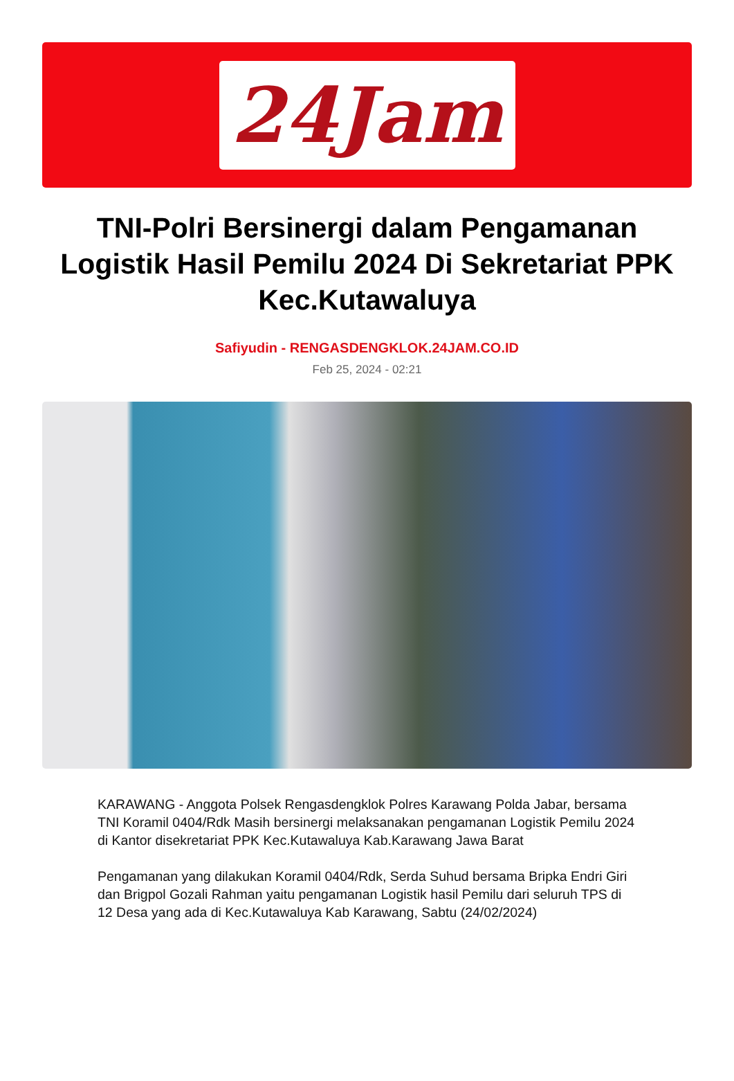24Jam
TNI-Polri Bersinergi dalam Pengamanan Logistik Hasil Pemilu 2024 Di Sekretariat PPK Kec.Kutawaluya
Safiyudin - RENGASDENGKLOK.24JAM.CO.ID
Feb 25, 2024 - 02:21
KARAWANG - Anggota Polsek Rengasdengklok Polres Karawang Polda Jabar, bersama TNI Koramil 0404/Rdk Masih bersinergi melaksanakan pengamanan Logistik Pemilu 2024 di Kantor disekretariat PPK Kec.Kutawaluya Kab.Karawang Jawa Barat
Pengamanan yang dilakukan Koramil 0404/Rdk, Serda Suhud bersama Bripka Endri Giri dan Brigpol Gozali Rahman yaitu pengamanan Logistik hasil Pemilu dari seluruh TPS di 12 Desa yang ada di Kec.Kutawaluya Kab Karawang, Sabtu (24/02/2024)